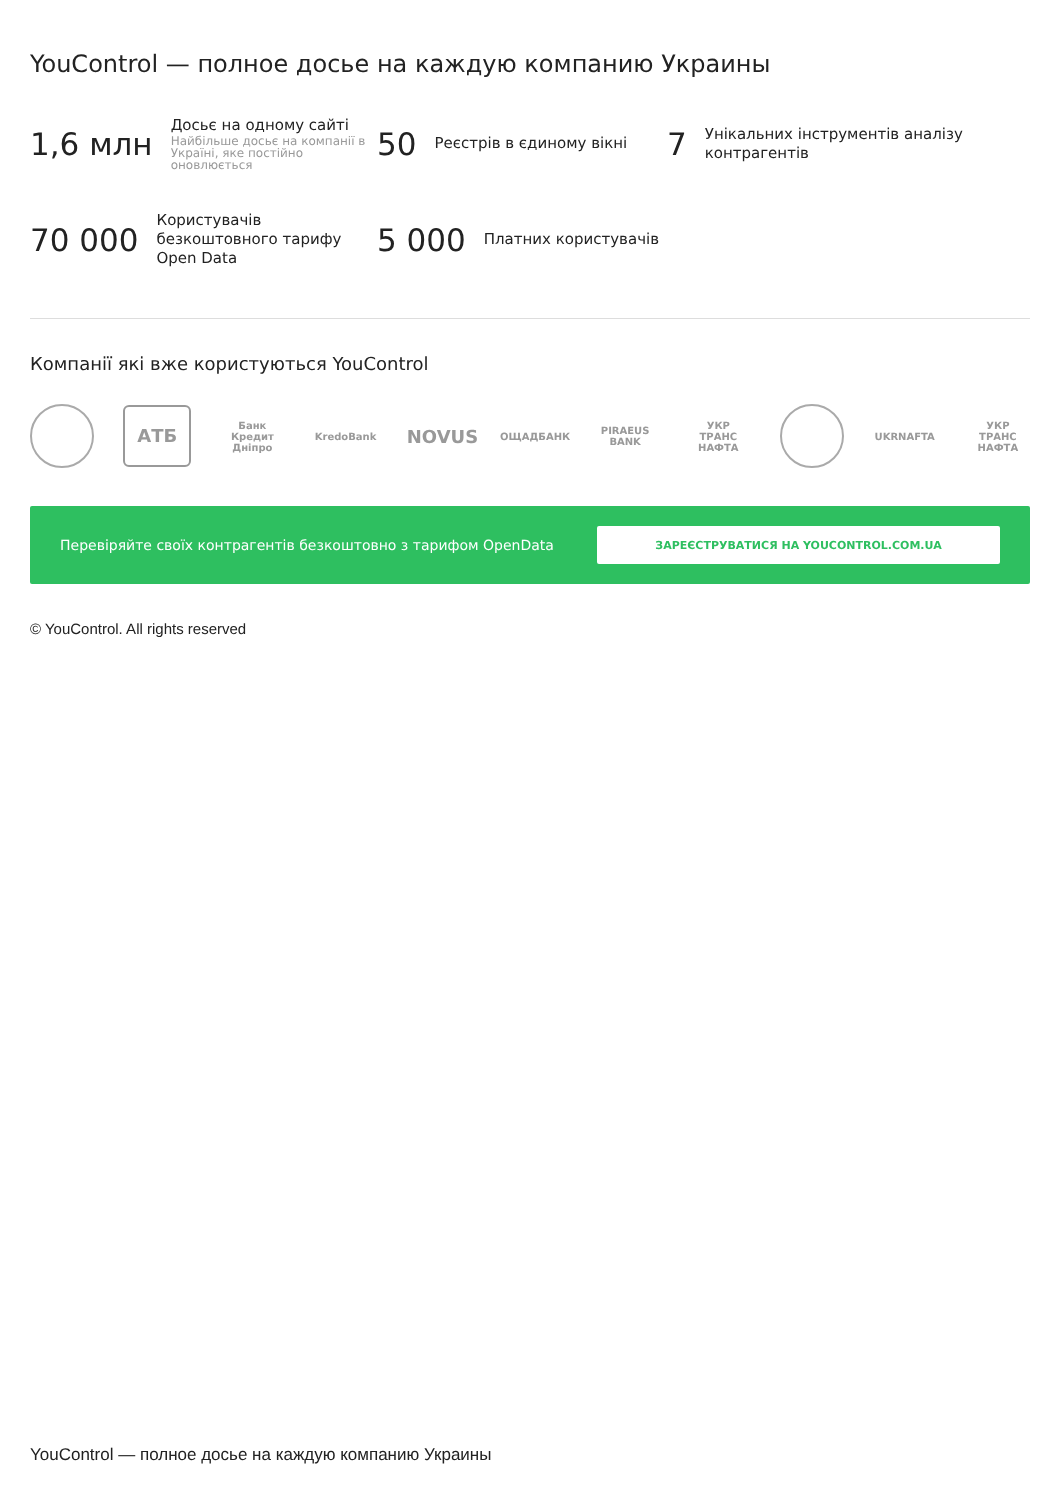YouControl — полное досье на каждую компанию Украины
1,6 млн
Досьє на одному сайті
Найбільше досьє на компанії в Україні, яке постійно оновлюється
50
Реєстрів в єдиному вікні
7
Унікальних інструментів аналізу контрагентів
70 000
Користувачів безкоштовного тарифу Open Data
5 000
Платних користувачів
Компанії які вже користуються YouControl
АТБ Банк Кредит Дніпро KredoBank NOVUS ОЩАДБАНК PIRAEUS BANK УКР ТРАНС НАФТА
UKRNAFTA УКР ТРАНС НАФТА
Перевіряйте своїх контрагентів безкоштовно з тарифом OpenData
ЗАРЕЄСТРУВАТИСЯ НА YOUCONTROL.COM.UA
© YouControl. All rights reserved
YouControl — полное досье на каждую компанию Украины